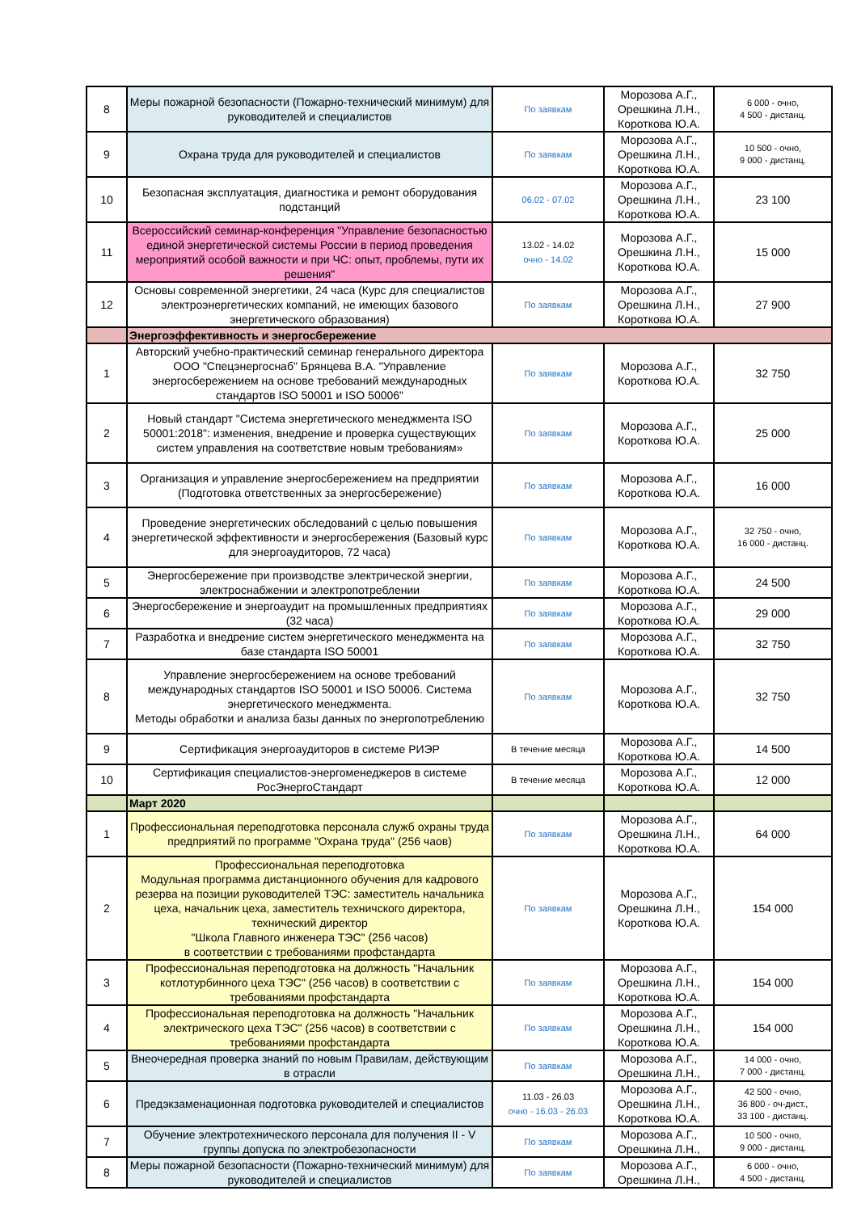| 8 | Меры пожарной безопасности (Пожарно-технический минимум) для руководителей и специалистов | По заявкам | Морозова А.Г., Орешкина Л.Н., Короткова Ю.А. | 6 000 - очно, 4 500 - дистанц. |
| 9 | Охрана труда для руководителей и специалистов | По заявкам | Морозова А.Г., Орешкина Л.Н., Короткова Ю.А. | 10 500 - очно, 9 000 - дистанц. |
| 10 | Безопасная эксплуатация, диагностика и ремонт оборудования подстанций | 06.02 - 07.02 | Морозова А.Г., Орешкина Л.Н., Короткова Ю.А. | 23 100 |
| 11 | Всероссийский семинар-конференция "Управление безопасностью единой энергетической системы России в период проведения мероприятий особой важности и при ЧС: опыт, проблемы, пути их решения" | 13.02 - 14.02 очно - 14.02 | Морозова А.Г., Орешкина Л.Н., Короткова Ю.А. | 15 000 |
| 12 | Основы современной энергетики, 24 часа (Курс для специалистов электроэнергетических компаний, не имеющих базового энергетического образования) | По заявкам | Морозова А.Г., Орешкина Л.Н., Короткова Ю.А. | 27 900 |
| | Энергоэффективность и энергосбережение | | | |
| 1 | Авторский учебно-практический семинар генерального директора ООО "Спецэнергоснаб" Брянцева В.А. "Управление энергосбережением на основе требований международных стандартов ISO 50001 и ISO 50006" | По заявкам | Морозова А.Г., Короткова Ю.А. | 32 750 |
| 2 | Новый стандарт "Система энергетического менеджмента ISO 50001:2018": изменения, внедрение и проверка существующих систем управления на соответствие новым требованиям» | По заявкам | Морозова А.Г., Короткова Ю.А. | 25 000 |
| 3 | Организация и управление энергосбережением на предприятии (Подготовка ответственных за энергосбережение) | По заявкам | Морозова А.Г., Короткова Ю.А. | 16 000 |
| 4 | Проведение энергетических обследований с целью повышения энергетической эффективности и энергосбережения (Базовый курс для энергоаудиторов, 72 часа) | По заявкам | Морозова А.Г., Короткова Ю.А. | 32 750 - очно, 16 000 - дистанц. |
| 5 | Энергосбережение при производстве электрической энергии, электроснабжении и электропотреблении | По заявкам | Морозова А.Г., Короткова Ю.А. | 24 500 |
| 6 | Энергосбережение и энергоаудит на промышленных предприятиях (32 часа) | По заявкам | Морозова А.Г., Короткова Ю.А. | 29 000 |
| 7 | Разработка и внедрение систем энергетического менеджмента на базе стандарта ISO 50001 | По заявкам | Морозова А.Г., Короткова Ю.А. | 32 750 |
| 8 | Управление энергосбережением на основе требований международных стандартов ISO 50001 и ISO 50006. Система энергетического менеджмента. Методы обработки и анализа базы данных по энергопотреблению | По заявкам | Морозова А.Г., Короткова Ю.А. | 32 750 |
| 9 | Сертификация энергоаудиторов в системе РИЭР | В течение месяца | Морозова А.Г., Короткова Ю.А. | 14 500 |
| 10 | Сертификация специалистов-энергоменеджеров в системе РосЭнергоСтандарт | В течение месяца | Морозова А.Г., Короткова Ю.А. | 12 000 |
| | Март 2020 | | | |
| 1 | Профессиональная переподготовка персонала служб охраны труда предприятий по программе "Охрана труда" (256 чаов) | По заявкам | Морозова А.Г., Орешкина Л.Н., Короткова Ю.А. | 64 000 |
| 2 | Профессиональная переподготовка Модульная программа дистанционного обучения для кадрового резерва на позиции руководителей ТЭС: заместитель начальника цеха, начальник цеха, заместитель техничского директора, технический директор "Школа Главного инженера ТЭС" (256 часов) в соответствии с требованиями профстандарта | По заявкам | Морозова А.Г., Орешкина Л.Н., Короткова Ю.А. | 154 000 |
| 3 | Профессиональная переподготовка на должность "Начальник котлотурбинного цеха ТЭС" (256 часов) в соответствии с требованиями профстандарта | По заявкам | Морозова А.Г., Орешкина Л.Н., Короткова Ю.А. | 154 000 |
| 4 | Профессиональная переподготовка на должность "Начальник электрического цеха ТЭС" (256 часов) в соответствии с требованиями профстандарта | По заявкам | Морозова А.Г., Орешкина Л.Н., Короткова Ю.А. | 154 000 |
| 5 | Внеочередная проверка знаний по новым Правилам, действующим в отрасли | По заявкам | Морозова А.Г., Орешкина Л.Н., | 14 000 - очно, 7 000 - дистанц. |
| 6 | Предэкзаменационная подготовка руководителей и специалистов | 11.03 - 26.03 очно - 16.03 - 26.03 | Морозова А.Г., Орешкина Л.Н., Короткова Ю.А. | 42 500 - очно, 36 800 - оч-дист., 33 100 - дистанц. |
| 7 | Обучение электротехнического персонала для получения II - V группы допуска по электробезопасности | По заявкам | Морозова А.Г., Орешкина Л.Н., | 10 500 - очно, 9 000 - дистанц. |
| 8 | Меры пожарной безопасности (Пожарно-технический минимум) для руководителей и специалистов | По заявкам | Морозова А.Г., Орешкина Л.Н., | 6 000 - очно, 4 500 - дистанц. |